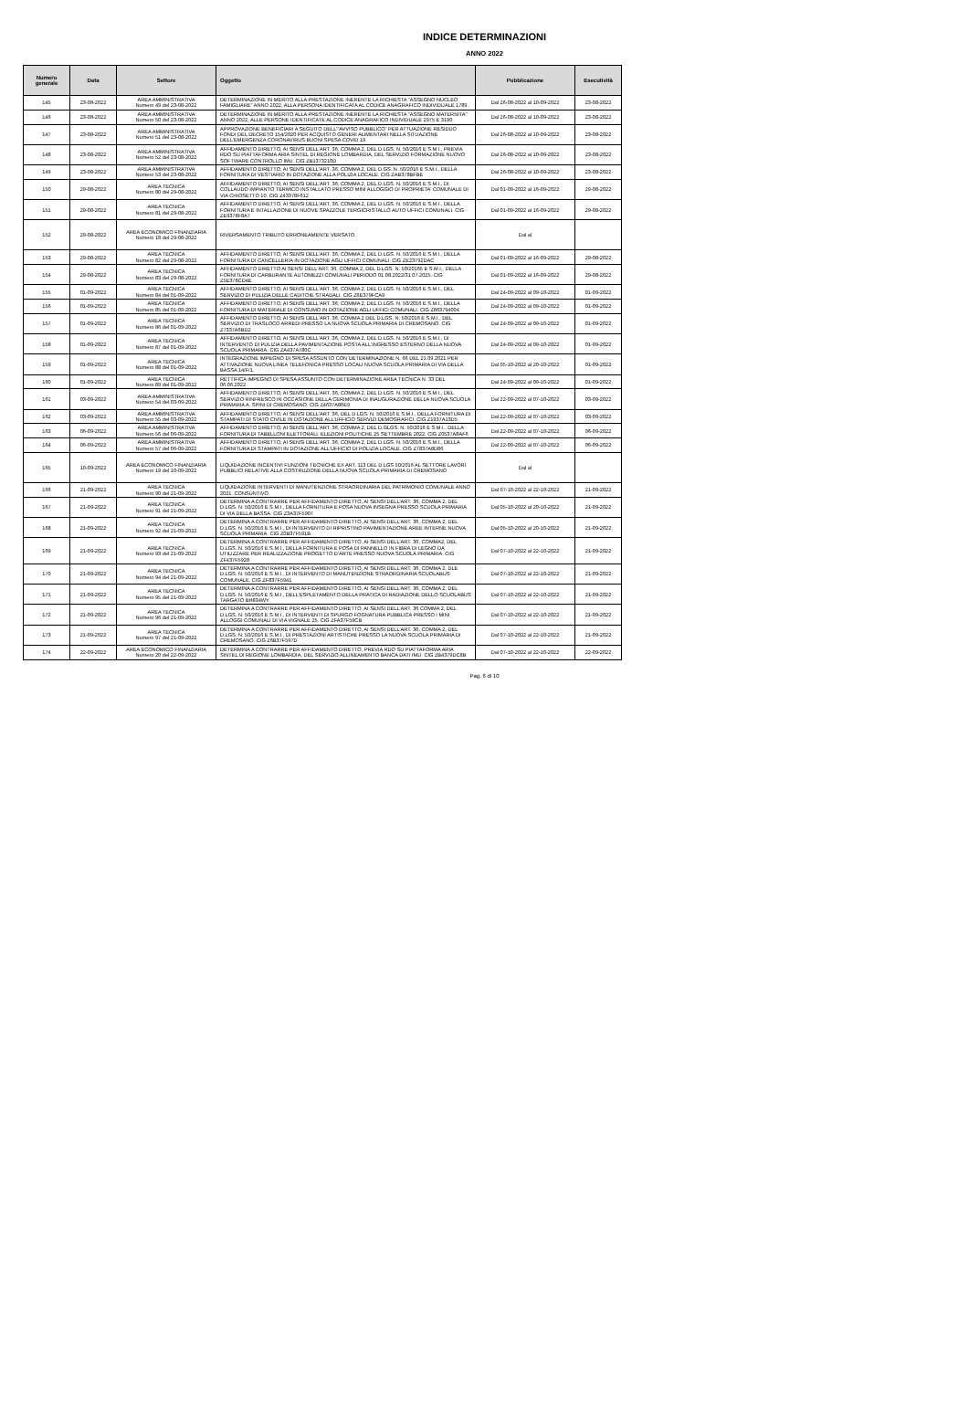INDICE DETERMINAZIONI
ANNO 2022
| Numero generale | Data | Settore | Oggetto | Pubblicazione | Esecutività |
| --- | --- | --- | --- | --- | --- |
| 145 | 23-08-2022 | AREA AMMINISTRATIVA Numero 49 del 23-08-2022 | DETERMINAZIONE IN MERITO ALLA PRESTAZIONE INERENTE LA RICHIESTA "ASSEGNO NUCLEO FAMIGLIARE" ANNO 2022, ALLA PERSONA IDENTIFICATA AL CODICE ANAGRAFICO INDIVIDUALE 1789. | Dal 26-08-2022 al 10-09-2022 | 23-08-2022 |
| 146 | 23-08-2022 | AREA AMMINISTRATIVA Numero 50 del 23-08-2022 | DETERMINAZIONE IN MERITO ALLA PRESTAZIONE INERENTE LA RICHIESTA "ASSEGNO MATERNITA'" ANNO 2022, ALLE PERSONE IDENTIFICATE AL CODICE ANAGRAFICO INDIVIDUALE 2975 E 3190. | Dal 26-08-2022 al 10-09-2022 | 23-08-2022 |
| 147 | 23-08-2022 | AREA AMMINISTRATIVA Numero 51 del 23-08-2022 | APPROVAZIONE BENEFICIARI A SEGUITO DELL'"AVVISO PUBBLICO" PER ATTUAZIONE RESIDUO FONDI DEL DECRETO 154/2020 PER ACQUISTO GENERI ALIMENTARI NELLA SITUAZIONE DELL'EMERGENZA CORONAVIRUS BUONI SPESA COVID 19. | Dal 26-08-2022 al 10-09-2022 | 23-08-2022 |
| 148 | 23-08-2022 | AREA AMMINISTRATIVA Numero 52 del 23-08-2022 | AFFIDAMENTO DIRETTO, AI SENSI DELL'ART. 36, COMMA 2, DEL D.LGS. N. 50/2016 E S.M.I., PREVIA RDO SU PIATTAFORMA ARIA SINTEL DI REGIONE LOMBARDIA, DEL SERVIZIO FORMAZIONE NUOVO SOFTWARE CONTROLLO IMU. CIG ZB1373210D | Dal 26-08-2022 al 10-09-2022 | 23-08-2022 |
| 149 | 23-08-2022 | AREA AMMINISTRATIVA Numero 53 del 23-08-2022 | AFFIDAMENTO DIRETTO, AI SENSI DELL'ART. 36, COMMA 2, DEL D.GS. N. 50/2016 E S.M.I., DELLA FORNITURA DI VESTIARIO IN DOTAZIONE ALLA POLIZIA LOCALE. CIG ZAB378BFBE | Dal 26-08-2022 al 10-09-2022 | 23-08-2022 |
| 150 | 29-08-2022 | AREA TECNICA Numero 80 del 29-08-2022 | AFFIDAMENTO DIRETTO, AI SENSI DELL'ART. 36, COMMA 2, DEL D.LGS. N. 50/2016 E S.M.I., DI COLLAUDO IMPIANTO TERMICO INSTALLATO PRESSO MINI ALLOGGIO DI PROPRIETA' COMUNALE DI VIA CHIOSETTO 10. CIG Z43378F612 | Dal 01-09-2022 al 16-09-2022 | 29-08-2022 |
| 151 | 29-08-2022 | AREA TECNICA Numero 81 del 29-08-2022 | AFFIDAMENTO DIRETTO, AI SENSI DELL'ART. 36, COMMA 2, DEL D.LGS. N. 50/2016 E S.M.I., DELLA FORNITURA E INTALLAZIONE DI NUOVE SPAZZOLE TERGICRISTALLO AUTO UFFICI COMUNALI. CIG ZE9378F8A7 | Dal 01-09-2022 al 16-09-2022 | 29-08-2022 |
| 152 | 29-08-2022 | AREA ECONOMICO FINANZIARIA Numero 18 del 29-08-2022 | RIVERSAMENTO TRIBUTO ERRONEAMENTE VERSATO. | Dal al | |
| 153 | 29-08-2022 | AREA TECNICA Numero 82 del 29-08-2022 | AFFIDAMENTO DIRETTO, AI SENSI DELL'ART. 36, COMMA 2, DEL D.LGS. N. 50/2016 E S.M.I., DELLA FORNITURA DI CANCELLERIA IN DOTAZIONE AGLI UFFICI COMUNALI. CIG ZE23792DAC | Dal 01-09-2022 al 16-09-2022 | 29-08-2022 |
| 154 | 29-08-2022 | AREA TECNICA Numero 83 del 29-08-2022 | AFFIDAMENTO DIRETTO AI SENSI DELL'ART. 36, COMMA 2, DEL D.LGS. N. 50/20165 E S.M.I., DELLA FORNITURA DI CARBURANTE AUTOMEZZI COMUNALI PERIODO 01.08.2022/31.07.2025. CIG Z5E378CD4E | Dal 01-09-2022 al 16-09-2022 | 29-08-2022 |
| 155 | 01-09-2022 | AREA TECNICA Numero 84 del 01-09-2022 | AFFIDAMENTO DIRETTO, AI SENSI DELL'ART. 36, COMMA 2, DEL D.LGS. N. 50/2016 E S.M.I., DEL SERVIZIO DI PULIZIA DELLE CADITOIE STRADALI. CIG Z6E379FCA9 | Dal 24-09-2022 al 09-10-2022 | 01-09-2022 |
| 156 | 01-09-2022 | AREA TECNICA Numero 85 del 01-09-2022 | AFFIDAMENTO DIRETTO, AI SENSI DELL'ART. 36, COMMA 2, DEL D.LGS. N. 50/2016 E S.M.I., DELLA FORNITURA DI MATERIALE DI CONSUMO IN DOTAZIONE AGLI UFFICI COMUNALI. CIG Z863794004 | Dal 24-09-2022 al 09-10-2022 | 01-09-2022 |
| 157 | 01-09-2022 | AREA TECNICA Numero 86 del 01-09-2022 | AFFIDAMENTO DIRETTO, AI SENSI DELL'ART. 36, COMMA 2 DEL D.LGS. N. 50/2016 E S.M.I., DEL SERVIZIO DI TRASLOCO ARREDI PRESSO LA NUOVA SCUOLA PRIMARIA DI CREMOSANO. CIG Z7337A6BD2 | Dal 24-09-2022 al 09-10-2022 | 01-09-2022 |
| 158 | 01-09-2022 | AREA TECNICA Numero 87 del 01-09-2022 | AFFIDAMENTO DIRETTO, AI SENSI DELL'ART. 36, COMMA 2, DEL D.LGS. N. 50/2016 E S.M.I., DI INTERVENTO DI PULIZIA DELLA PAVIMENTAZIONE POSTA ALL'INGRESSO ESTERNO DELLA NUOVA SCUOLA PRIMARIA. CIG ZA437A780C | Dal 24-09-2022 al 09-10-2022 | 01-09-2022 |
| 159 | 01-09-2022 | AREA TECNICA Numero 88 del 01-09-2022 | INTEGRAZIONE IMPEGNO DI SPESA ASSUNTO CON DETERMINAZIONE N. 66 DEL 21.09.2021 PER ATTIVAZIONE NUOVA LINEA TELEFONICA PRESSO LOCALI NUOVA SCUOLA PRIMARIA DI VIA DELLA BASSA 14/F/1. | Dal 05-10-2022 al 20-10-2022 | 01-09-2022 |
| 160 | 01-09-2022 | AREA TECNICA Numero 89 del 01-09-2022 | RETTIFICA IMPEGNO DI SPESA ASSUNTO CON DETERMINAZIONE AREA TECNICA N. 33 DEL 06.06.2022 | Dal 24-09-2022 al 09-10-2022 | 01-09-2022 |
| 161 | 03-09-2022 | AREA AMMINISTRATIVA Numero 54 del 03-09-2022 | AFFIDAMENTO DIRETTO, AI SENSI DELL'ART. 36, COMMA 2, DEL D.LGS. N. 50/2016 E S.M.I., DEL SERVIZIO RINFRESCO IN OCCASIONE DELLA CERIMONIA DI INAUGURAZIONE DELLA NUOVA SCUOLA PRIMARIA A. SPINI DI CREMOSANO. CIG Z4637A86E9 | Dal 22-09-2022 al 07-10-2022 | 03-09-2022 |
| 162 | 03-09-2022 | AREA AMMINISTRATIVA Numero 55 del 03-09-2022 | AFFIDAMENTO DIRETTO, AI SENSI DELL'ART. 36, DEL D.LGS. N. 50/2016 E S.M.I., DELLA FORNITURA DI STAMPATI DI STATO CIVILE IN DOTAZIONE ALL'UFFICIO SERVIZI DEMOGRAFICI. CIG Z1937A13D5 | Dal 22-09-2022 al 07-10-2022 | 03-09-2022 |
| 163 | 06-09-2022 | AREA AMMINISTRATIVA Numero 56 del 06-09-2022 | AFFIDAMENTO DIRETTO, AI SENSI DELL'ART. 36, COMMA 2, DEL D.GLGS. N. 50/2016 E S.M.I., DELLA FORNITURA DI TABELLONI ELETTORALI. ELEZIONI POLITICHE 25 SETTEMBRE 2022. CIG Z0537A8AF6 | Dal 22-09-2022 al 07-10-2022 | 06-09-2022 |
| 164 | 06-09-2022 | AREA AMMINISTRATIVA Numero 57 del 06-09-2022 | AFFIDAMENTO DIRETTO, AI SENSI DELL'ART. 36, COMMA 2, DEL D.LGS. N. 50/2016 E S.M.I., DELLA FORNITURA DI STAMPATI IN DOTAZIONE ALL'UFFICIO DI POLIZIA LOCALE. CIG Z7837A8D86 | Dal 22-09-2022 al 07-10-2022 | 06-09-2022 |
| 165 | 10-09-2022 | AREA ECONOMICO FINANZIARIA Numero 19 del 10-09-2022 | LIQUIDAZIONE INCENTIVI FUNZIONI TECNICHE EX ART. 113 DEL D.LGS 50/2016 AL SETTORE LAVORI PUBBLICI RELATIVE ALLA COSTRUZIONE DELLA NUOVA SCUOLA PRIMARIA DI CREMOSANO | Dal al | |
| 166 | 21-09-2022 | AREA TECNICA Numero 90 del 21-09-2022 | LIQUIDAZIONE INTERVENTI DI MANUTENZIONE STRAORDINARIA DEL PATRIMONIO COMUNALE ANNO 2021. CONSUNTIVO. | Dal 07-10-2022 al 22-10-2022 | 21-09-2022 |
| 167 | 21-09-2022 | AREA TECNICA Numero 91 del 21-09-2022 | DETERMINA A CONTRARRE PER AFFIDAMENTO DIRETTO, AI SENSI DELL'ART. 36, COMMA 2, DEL D.LGS. N. 50/2016 E S.M.I., DELLA FORNITURA E POSA NUOVA INSEGNA PRESSO SCUOLA PRIMARIA DI VIA DELLA BASSA. CIG Z3A37F5907 | Dal 05-10-2022 al 20-10-2022 | 21-09-2022 |
| 168 | 21-09-2022 | AREA TECNICA Numero 92 del 21-09-2022 | DETERMINA A CONTRARRE PER AFFIDAMENTO DIRETTO, AI SENSI DELL'ART. 36, COMMA 2, DEL D.LGS. N. 50/2016 E S.M.I., DI INTERVENTO DI RIPRISTINO PAVIMENTAZIONE AREE INTERNE NUOVA SCUOLA PRIMARIA. CIG Z0B37F591B. | Dal 05-10-2022 al 20-10-2022 | 21-09-2022 |
| 169 | 21-09-2022 | AREA TECNICA Numero 93 del 21-09-2022 | DETERMINA A CONTRARRE PER AFFIDAMENTO DIRETTO, AI SENSI DELL'ART. 36, COMMA2, DEL D.LGS. N. 50/2016 E S.M.I., DELLA FORNITURA E POSA DI PANNELLO IN FIBRA DI LEGNO DA UTILIZZARE PER REALIZZAZIONE PROGETTO D'ARTE PRESSO NUOVA SCUOLA PRIMARIA. CIG ZF437F5928 | Dal 07-10-2022 al 22-10-2022 | 21-09-2022 |
| 170 | 21-09-2022 | AREA TECNICA Numero 94 del 21-09-2022 | DETERMINA A CONTRARRE PER AFFIDAMENTO DIRETTO, AI SENSI DELL'ART. 36, COMMA 2, DLE D.LGS. N. 50/2016 E S.M.I., DI INTERVENTO DI MANUTENZIONE STRAORDINARIA SCUOLABUS COMUNALE. CIG ZF837F5941 | Dal 07-10-2022 al 22-10-2022 | 21-09-2022 |
| 171 | 21-09-2022 | AREA TECNICA Numero 95 del 21-09-2022 | DETERMINA A CONTRARRE PER AFFIDAMENTO DIRETTO, AI SENSI DELL'ART. 36, COMMA 2, DEL D.LGS. N. 50/2016 E S.M.I., DELL'ESPLETAMENTO DELLA PRATICA DI RADIAZIONE DELLO SCUOLABUS TARGATO BH834WY. | Dal 07-10-2022 al 22-10-2022 | 21-09-2022 |
| 172 | 21-09-2022 | AREA TECNICA Numero 96 del 21-09-2022 | DETERMINA A CONTRARRE PER AFFIDAMENTO DIRETTO, AI SENSI DELL'ART. 36 COMMA 2, DEL D.LGS. N. 50/2016 E S.M.I., DI INTERVENTI DI SPURGO FOGNATURA PUBBLICA PRESSO I MINI ALLOGGI COMUNALI DI VIA VIGNALE 25. CIG ZFA37F59CB | Dal 07-10-2022 al 22-10-2022 | 21-09-2022 |
| 173 | 21-09-2022 | AREA TECNICA Numero 97 del 21-09-2022 | DETERMINA A CONTRARRE PER AFFIDAMENTO DIRETTO, AI SENSI DELL'ART. 36, COMMA 2, DEL D.LGS. N. 50/2016 E S.M.I., DI PRESTAZIONI ARTISTICHE PRESSO LA NUOVA SCUOLA PRIMARIA DI CREMOSANO. CIG Z6B37F597D | Dal 07-10-2022 al 22-10-2022 | 21-09-2022 |
| 174 | 22-09-2022 | AREA ECONOMICO FINANZIARIA Numero 20 del 22-09-2022 | DETERMINA A CONTRARRE PER AFFIDAMENTO DIRETTO, PREVIA RDO SU PIATTAFORMA ARIA SINTEL DI REGIONE LOMBARDIA, DEL SERVIZIO ALLINEAMENTO BANCA DATI IMU. CIG ZB4379DC8B | Dal 07-10-2022 al 22-10-2022 | 22-09-2022 |
Pag. 6 di 10